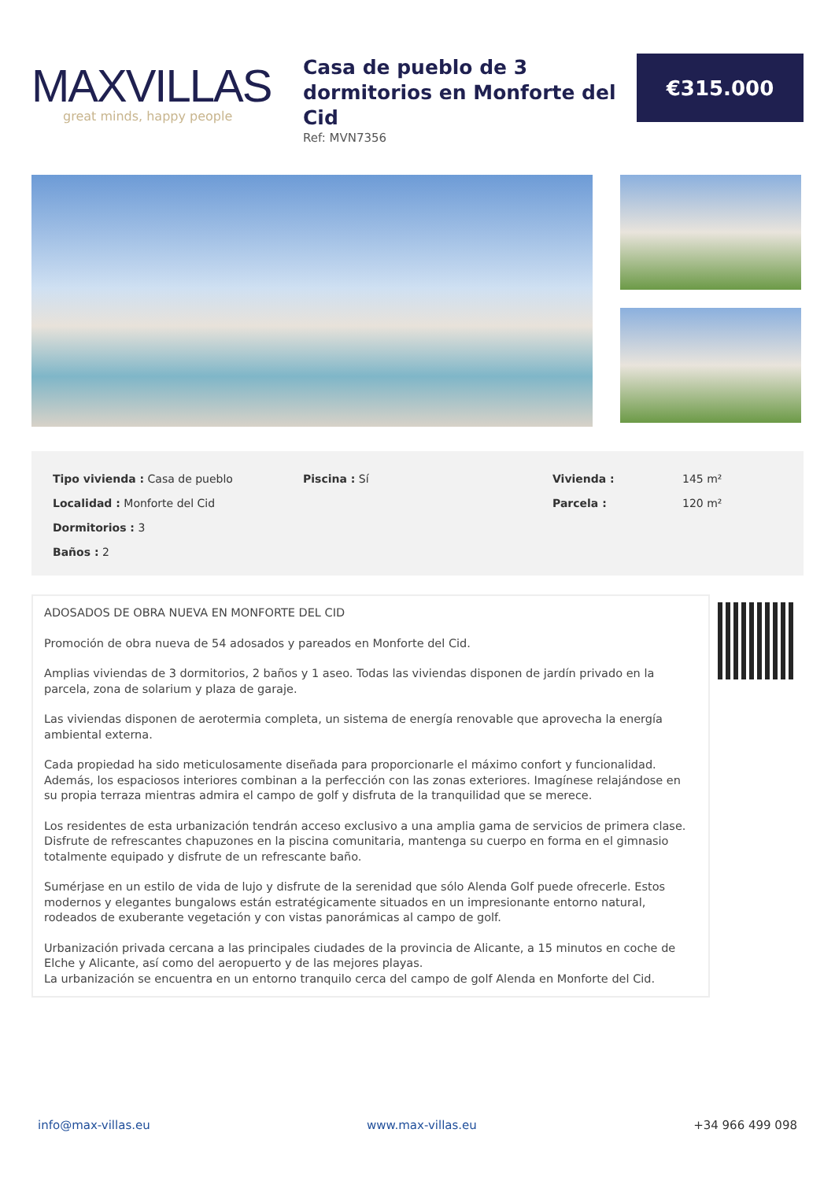MAXVILLAS
great minds, happy people
Casa de pueblo de 3 dormitorios en Monforte del Cid
Ref: MVN7356
€315.000
Tipo vivienda : Casa de pueblo
Localidad : Monforte del Cid
Dormitorios : 3
Baños : 2
Piscina : Sí
Vivienda :
Parcela :
145 m²
120 m²
ADOSADOS DE OBRA NUEVA EN MONFORTE DEL CID
Promoción de obra nueva de 54 adosados y pareados en Monforte del Cid.
Amplias viviendas de 3 dormitorios, 2 baños y 1 aseo. Todas las viviendas disponen de jardín privado en la parcela, zona de solarium y plaza de garaje.
Las viviendas disponen de aerotermia completa, un sistema de energía renovable que aprovecha la energía ambiental externa.
Cada propiedad ha sido meticulosamente diseñada para proporcionarle el máximo confort y funcionalidad. Además, los espaciosos interiores combinan a la perfección con las zonas exteriores. Imagínese relajándose en su propia terraza mientras admira el campo de golf y disfruta de la tranquilidad que se merece.
Los residentes de esta urbanización tendrán acceso exclusivo a una amplia gama de servicios de primera clase. Disfrute de refrescantes chapuzones en la piscina comunitaria, mantenga su cuerpo en forma en el gimnasio totalmente equipado y disfrute de un refrescante baño.
Sumérjase en un estilo de vida de lujo y disfrute de la serenidad que sólo Alenda Golf puede ofrecerle. Estos modernos y elegantes bungalows están estratégicamente situados en un impresionante entorno natural, rodeados de exuberante vegetación y con vistas panorámicas al campo de golf.
Urbanización privada cercana a las principales ciudades de la provincia de Alicante, a 15 minutos en coche de Elche y Alicante, así como del aeropuerto y de las mejores playas.
La urbanización se encuentra en un entorno tranquilo cerca del campo de golf Alenda en Monforte del Cid.
info@max-villas.eu www.max-villas.eu +34 966 499 098